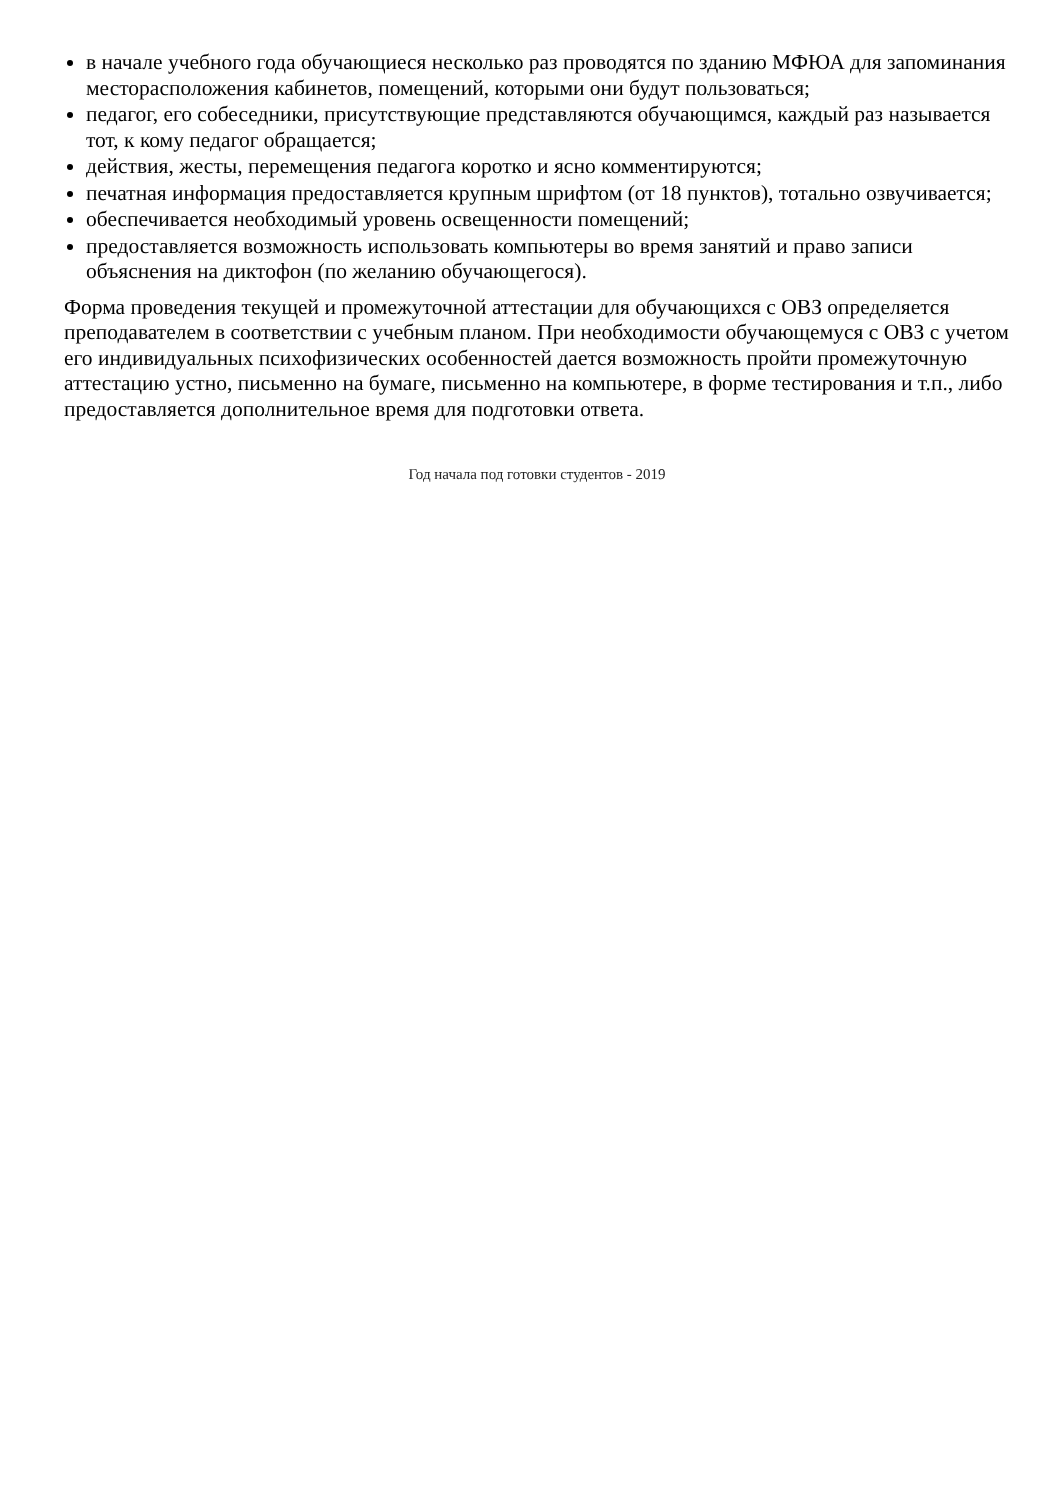в начале учебного года обучающиеся несколько раз проводятся по зданию МФЮА для запоминания месторасположения кабинетов, помещений, которыми они будут пользоваться;
педагог, его собеседники, присутствующие представляются обучающимся, каждый раз называется тот, к кому педагог обращается;
действия, жесты, перемещения педагога коротко и ясно комментируются;
печатная информация предоставляется крупным шрифтом (от 18 пунктов), тотально озвучивается;
обеспечивается необходимый уровень освещенности помещений;
предоставляется возможность использовать компьютеры во время занятий и право записи объяснения на диктофон (по желанию обучающегося).
Форма проведения текущей и промежуточной аттестации для обучающихся с ОВЗ определяется преподавателем в соответствии с учебным планом. При необходимости обучающемуся с ОВЗ с учетом его индивидуальных психофизических особенностей дается возможность пройти промежуточную аттестацию устно, письменно на бумаге, письменно на компьютере, в форме тестирования и т.п., либо предоставляется дополнительное время для подготовки ответа.
Год начала под готовки студентов - 2019